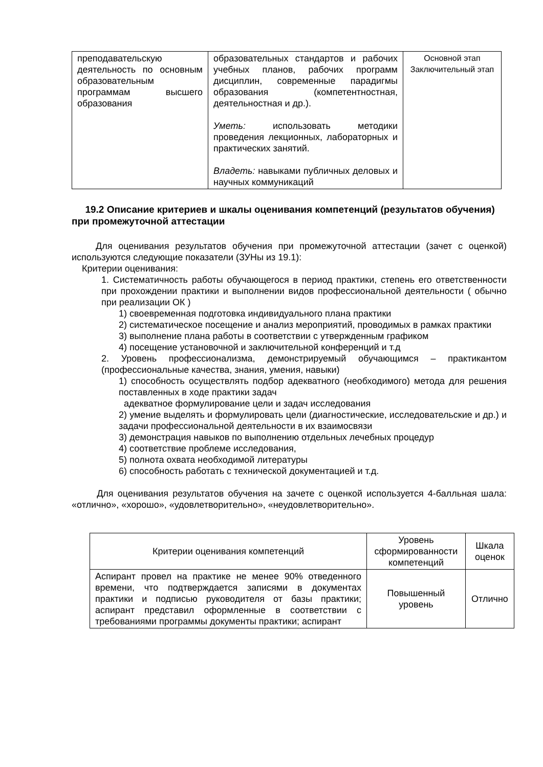| преподавательскую деятельность по основным образовательным программам высшего образования | образовательных стандартов и рабочих учебных планов, рабочих программ дисциплин, современные парадигмы образования (компетентностная, деятельностная и др.). Уметь: использовать методики проведения лекционных, лабораторных и практических занятий. Владеть: навыками публичных деловых и научных коммуникаций | Основной этап Заключительный этап |
19.2 Описание критериев и шкалы оценивания компетенций (результатов обучения) при промежуточной аттестации
Для оценивания результатов обучения при промежуточной аттестации (зачет с оценкой) используются следующие показатели (ЗУНы из 19.1):
Критерии оценивания:
1. Систематичность работы обучающегося в период практики, степень его ответственности при прохождении практики и выполнении видов профессиональной деятельности ( обычно при реализации ОК )
1) своевременная подготовка индивидуального плана практики
2) систематическое посещение и анализ мероприятий, проводимых в рамках практики
3) выполнение плана работы в соответствии с утвержденным графиком
4) посещение установочной и заключительной конференций и т.д
2. Уровень профессионализма, демонстрируемый обучающимся – практикантом (профессиональные качества, знания, умения, навыки)
1) способность осуществлять подбор адекватного (необходимого) метода для решения поставленных в ходе практики задач
адекватное формулирование цели и задач исследования
2) умение выделять и формулировать цели (диагностические, исследовательские и др.) и задачи профессиональной деятельности в их взаимосвязи
3) демонстрация навыков по выполнению отдельных лечебных процедур
4) соответствие проблеме исследования,
5) полнота охвата необходимой литературы
6) способность работать с технической документацией и т.д.
Для оценивания результатов обучения на зачете с оценкой используется 4-балльная шала: «отлично», «хорошо», «удовлетворительно», «неудовлетворительно».
| Критерии оценивания компетенций | Уровень сформированности компетенций | Шкала оценок |
| --- | --- | --- |
| Аспирант провел на практике не менее 90% отведенного времени, что подтверждается записями в документах практики и подписью руководителя от базы практики; аспирант представил оформленные в соответствии с требованиями программы документы практики; аспирант | Повышенный уровень | Отлично |